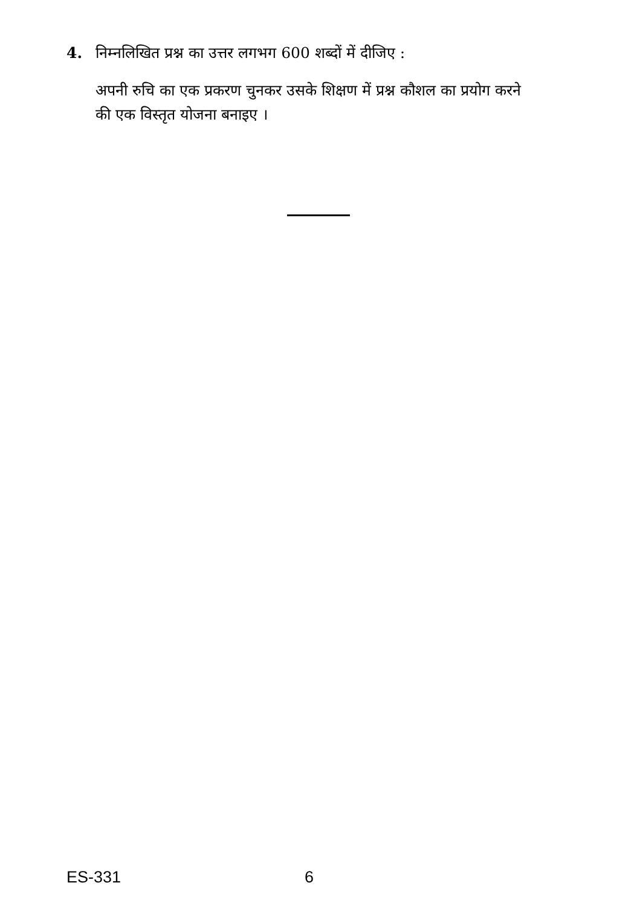4. निम्नलिखित प्रश्न का उत्तर लगभग 600 शब्दों में दीजिए :
अपनी रुचि का एक प्रकरण चुनकर उसके शिक्षण में प्रश्न कौशल का प्रयोग करने की एक विस्तृत योजना बनाइए ।
ES-331 6